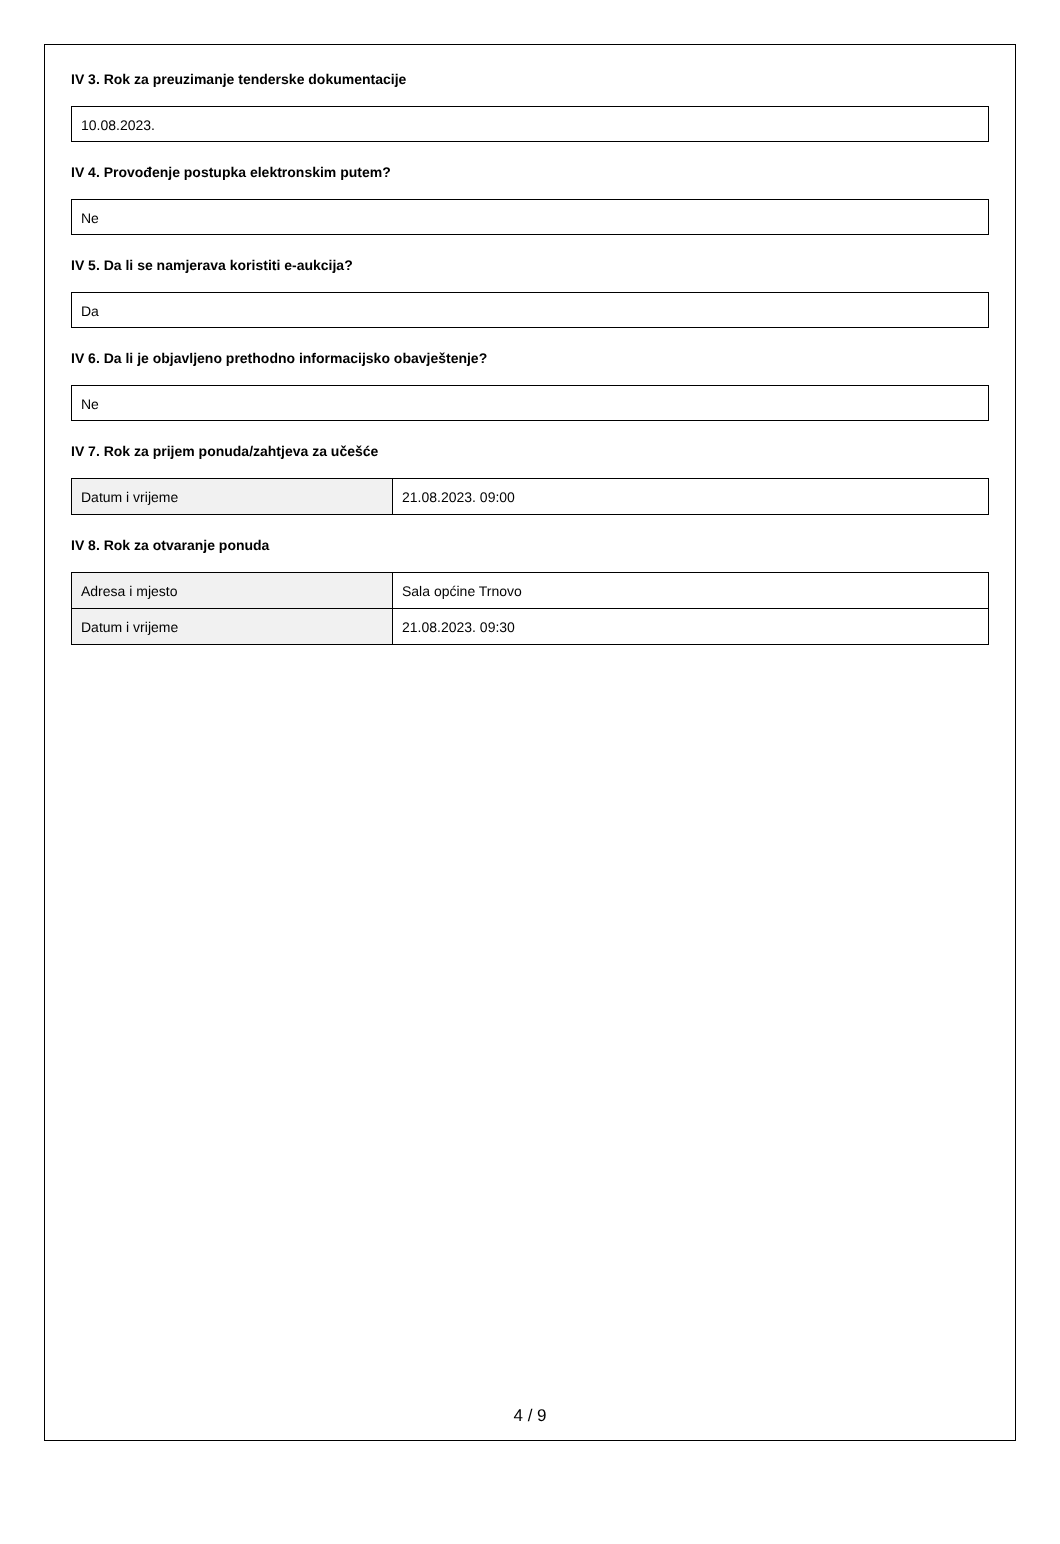IV 3. Rok za preuzimanje tenderske dokumentacije
10.08.2023.
IV 4. Provođenje postupka elektronskim putem?
Ne
IV 5. Da li se namjerava koristiti e-aukcija?
Da
IV 6. Da li je objavljeno prethodno informacijsko obavještenje?
Ne
IV 7. Rok za prijem ponuda/zahtjeva za učešće
| Datum i vrijeme | 21.08.2023. 09:00 |
IV 8. Rok za otvaranje ponuda
| Adresa i mjesto | Sala općine Trnovo |
| Datum i vrijeme | 21.08.2023. 09:30 |
4 / 9